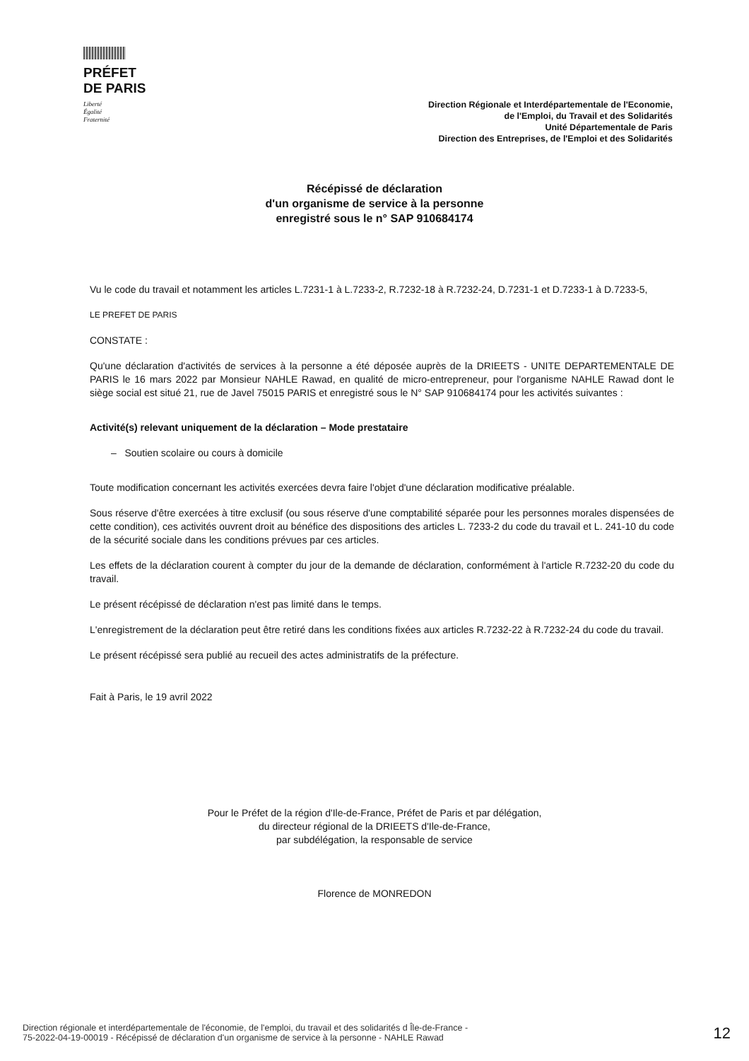PRÉFET
DE PARIS
Liberté
Égalité
Fraternité
Direction Régionale et Interdépartementale de l'Economie,
de l'Emploi, du Travail et des Solidarités
Unité Départementale de Paris
Direction des Entreprises, de l'Emploi et des Solidarités
Récépissé de déclaration
d'un organisme de service à la personne
enregistré sous le n° SAP 910684174
Vu le code du travail et notamment les articles L.7231-1 à L.7233-2, R.7232-18 à R.7232-24, D.7231-1 et D.7233-1 à D.7233-5,
LE PREFET DE PARIS
CONSTATE :
Qu'une déclaration d'activités de services à la personne a été déposée auprès de la DRIEETS - UNITE DEPARTEMENTALE DE PARIS le 16 mars 2022 par Monsieur NAHLE Rawad, en qualité de micro-entrepreneur, pour l'organisme NAHLE Rawad dont le siège social est situé 21, rue de Javel 75015 PARIS et enregistré sous le N° SAP 910684174 pour les activités suivantes :
Activité(s) relevant uniquement de la déclaration – Mode prestataire
– Soutien scolaire ou cours à domicile
Toute modification concernant les activités exercées devra faire l'objet d'une déclaration modificative préalable.
Sous réserve d'être exercées à titre exclusif (ou sous réserve d'une comptabilité séparée pour les personnes morales dispensées de cette condition), ces activités ouvrent droit au bénéfice des dispositions des articles L. 7233-2 du code du travail et L. 241-10 du code de la sécurité sociale dans les conditions prévues par ces articles.
Les effets de la déclaration courent à compter du jour de la demande de déclaration, conformément à l'article R.7232-20 du code du travail.
Le présent récépissé de déclaration n'est pas limité dans le temps.
L'enregistrement de la déclaration peut être retiré dans les conditions fixées aux articles R.7232-22 à R.7232-24 du code du travail.
Le présent récépissé sera publié au recueil des actes administratifs de la préfecture.
Fait à Paris, le 19 avril 2022
Pour le Préfet de la région d'Ile-de-France, Préfet de Paris et par délégation,
du directeur régional de la DRIEETS d'Ile-de-France,
par subdélégation, la responsable de service
Florence de MONREDON
Direction régionale et interdépartementale de l'économie, de l'emploi, du travail et des solidarités d Île-de-France -
75-2022-04-19-00019 - Récépissé de déclaration d'un organisme de service à la personne - NAHLE Rawad
12